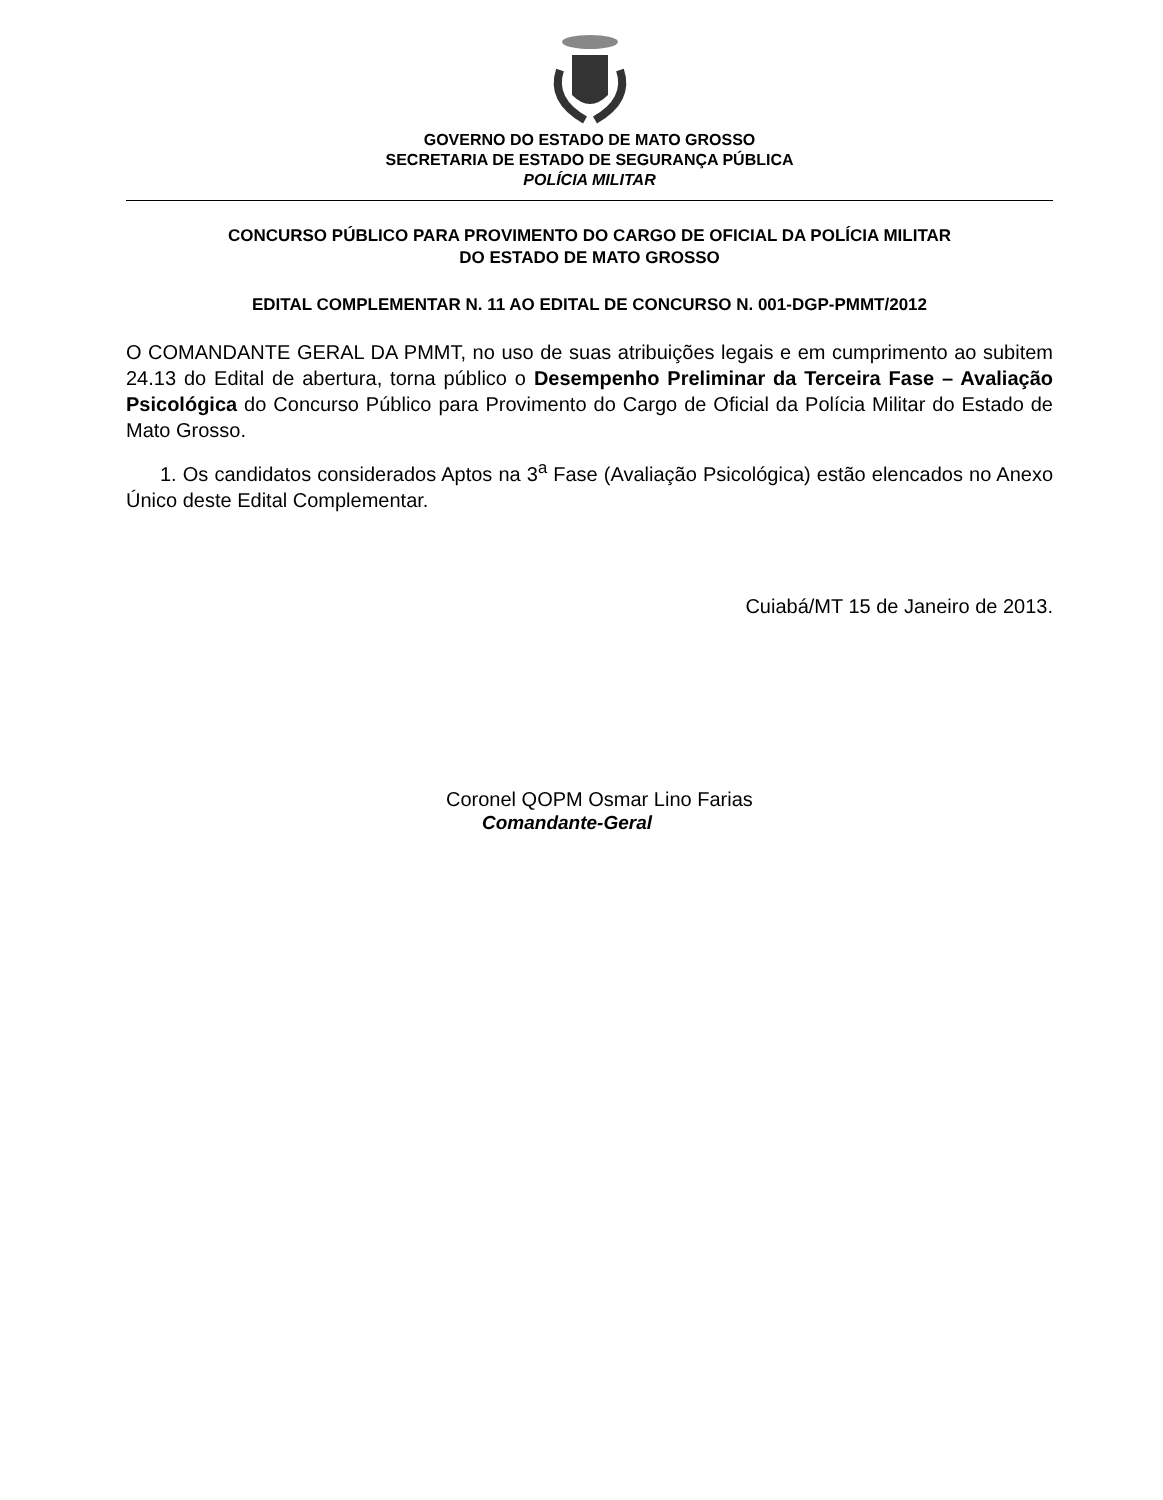GOVERNO DO ESTADO DE MATO GROSSO
SECRETARIA DE ESTADO DE SEGURANÇA PÚBLICA
POLÍCIA MILITAR
CONCURSO PÚBLICO PARA PROVIMENTO DO CARGO DE OFICIAL DA POLÍCIA MILITAR
DO ESTADO DE MATO GROSSO
EDITAL COMPLEMENTAR N. 11 AO EDITAL DE CONCURSO N. 001-DGP-PMMT/2012
O COMANDANTE GERAL DA PMMT, no uso de suas atribuições legais e em cumprimento ao subitem 24.13 do Edital de abertura, torna público o Desempenho Preliminar da Terceira Fase – Avaliação Psicológica do Concurso Público para Provimento do Cargo de Oficial da Polícia Militar do Estado de Mato Grosso.
1. Os candidatos considerados Aptos na 3<sup>a</sup> Fase (Avaliação Psicológica) estão elencados no Anexo Único deste Edital Complementar.
Cuiabá/MT 15 de Janeiro de 2013.
Coronel QOPM Osmar Lino Farias
Comandante-Geral